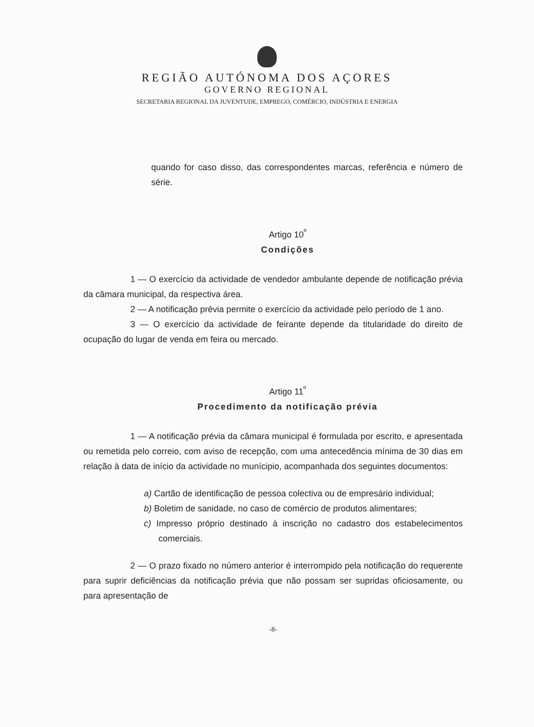REGIÃO AUTÓNOMA DOS AÇORES
GOVERNO REGIONAL
SECRETARIA REGIONAL DA JUVENTUDE, EMPREGO, COMÉRCIO, INDÚSTRIA E ENERGIA
quando for caso disso, das correspondentes marcas, referência e número de série.
Artigo 10<sup>º</sup>
Condições
1 — O exercício da actividade de vendedor ambulante depende de notificação prévia da câmara municipal, da respectiva área.
2 — A notificação prévia permite o exercício da actividade pelo período de 1 ano.
3 — O exercício da actividade de feirante depende da titularidade do direito de ocupação do lugar de venda em feira ou mercado.
Artigo 11<sup>º</sup>
Procedimento da notificação prévia
1 — A notificação prévia da câmara municipal é formulada por escrito, e apresentada ou remetida pelo correio, com aviso de recepção, com uma antecedência mínima de 30 dias em relação à data de início da actividade no munícipio, acompanhada dos seguintes documentos:
a) Cartão de identificação de pessoa colectiva ou de empresário individual;
b) Boletim de sanidade, no caso de comércio de produtos alimentares;
c) Impresso próprio destinado à inscrição no cadastro dos estabelecimentos comerciais.
2 — O prazo fixado no número anterior é interrompido pela notificação do requerente para suprir deficiências da notificação prévia que não possam ser supridas oficiosamente, ou para apresentação de
-8-